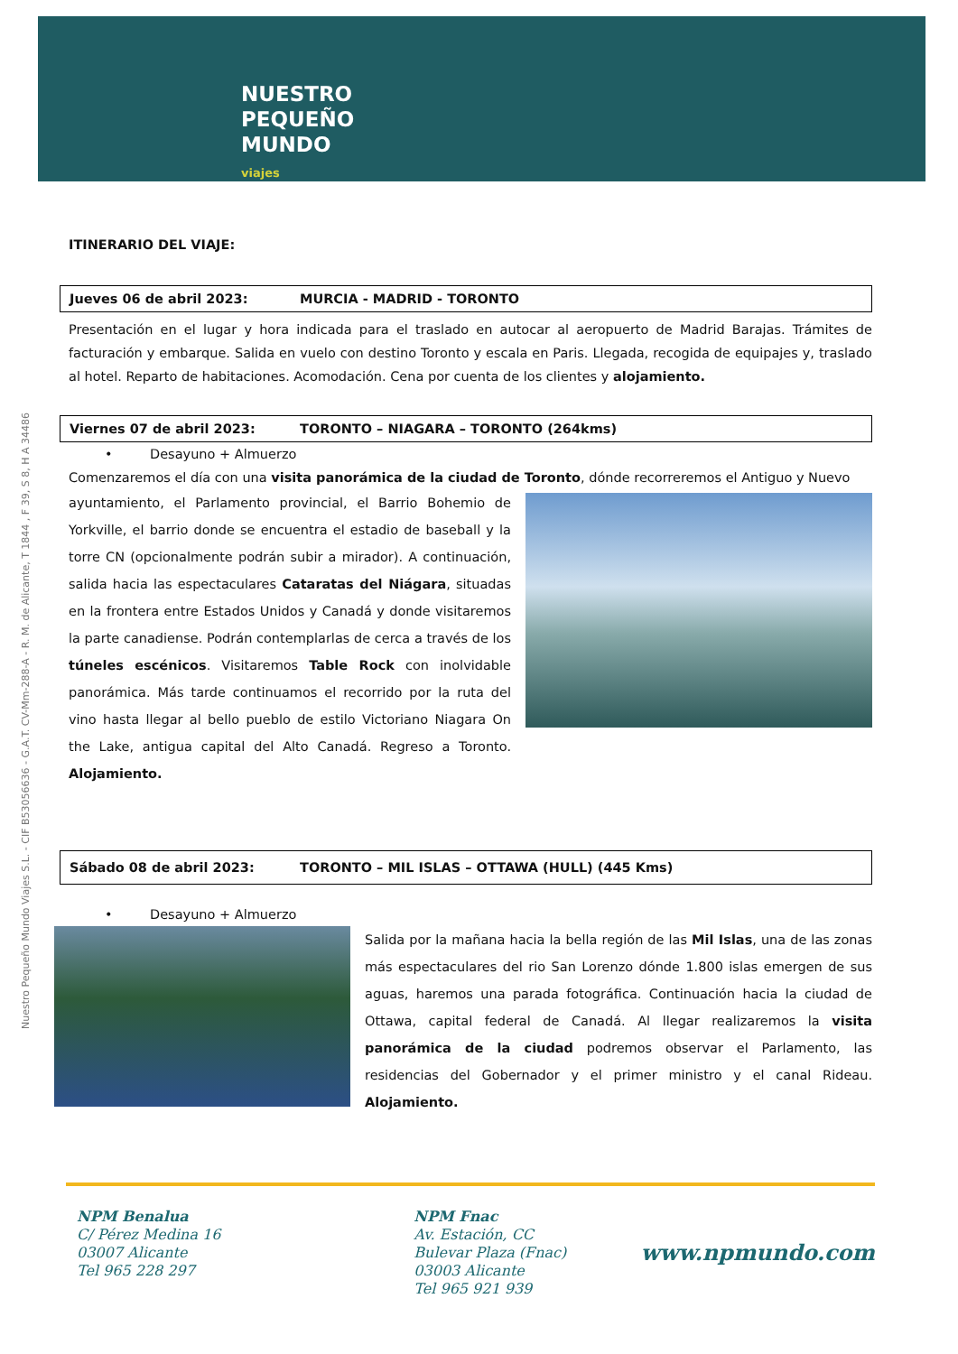NUESTRO
PEQUEÑO
MUNDO
viajes
Nuestro Pequeño Mundo Viajes S.L. - CIF B53056636 - G.A.T. CV-Mm-288-A - R. M. de Alicante, T 1844 , F 39, S 8, H A 34486
ITINERARIO DEL VIAJE:
Jueves 06 de abril 2023: MURCIA - MADRID - TORONTO
Presentación en el lugar y hora indicada para el traslado en autocar al aeropuerto de Madrid Barajas. Trámites de facturación y embarque. Salida en vuelo con destino Toronto y escala en Paris. Llegada, recogida de equipajes y, traslado al hotel. Reparto de habitaciones. Acomodación. Cena por cuenta de los clientes y alojamiento.
Viernes 07 de abril 2023: TORONTO – NIAGARA – TORONTO (264kms)
• Desayuno + Almuerzo
Comenzaremos el día con una visita panorámica de la ciudad de Toronto, dónde recorreremos el Antiguo y Nuevo
ayuntamiento, el Parlamento provincial, el Barrio Bohemio de Yorkville, el barrio donde se encuentra el estadio de baseball y la torre CN (opcionalmente podrán subir a mirador). A continuación, salida hacia las espectaculares Cataratas del Niágara, situadas en la frontera entre Estados Unidos y Canadá y donde visitaremos la parte canadiense. Podrán contemplarlas de cerca a través de los túneles escénicos. Visitaremos Table Rock con inolvidable panorámica. Más tarde continuamos el recorrido por la ruta del vino hasta llegar al bello pueblo de estilo Victoriano Niagara On the Lake, antigua capital del Alto Canadá. Regreso a Toronto. Alojamiento.
Sábado 08 de abril 2023: TORONTO – MIL ISLAS – OTTAWA (HULL) (445 Kms)
• Desayuno + Almuerzo
Salida por la mañana hacia la bella región de las Mil Islas, una de las zonas más espectaculares del rio San Lorenzo dónde 1.800 islas emergen de sus aguas, haremos una parada fotográfica. Continuación hacia la ciudad de Ottawa, capital federal de Canadá. Al llegar realizaremos la visita panorámica de la ciudad podremos observar el Parlamento, las residencias del Gobernador y el primer ministro y el canal Rideau. Alojamiento.
NPM Benalua
C/ Pérez Medina 16
03007 Alicante
Tel 965 228 297
NPM Fnac
Av. Estación, CC
Bulevar Plaza (Fnac)
03003 Alicante
Tel 965 921 939
www.npmundo.com